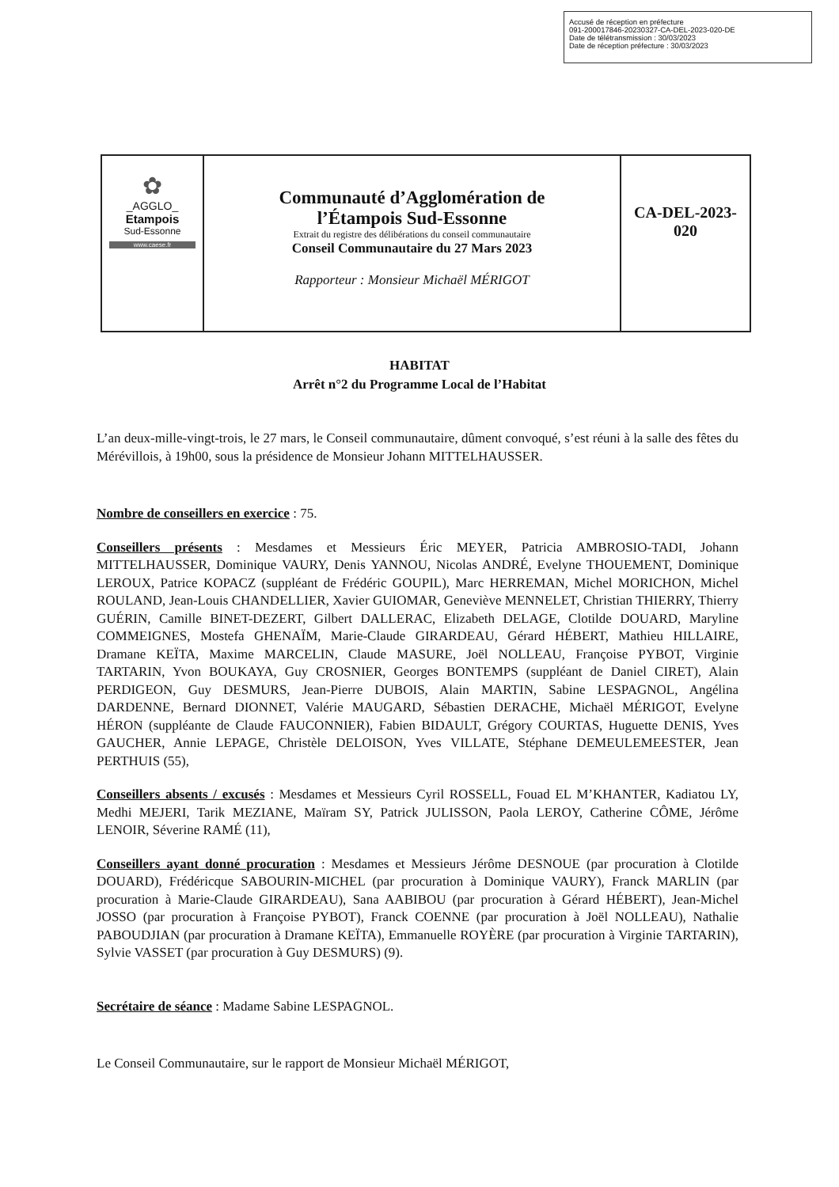Accusé de réception en préfecture
091-200017846-20230327-CA-DEL-2023-020-DE
Date de télétransmission : 30/03/2023
Date de réception préfecture : 30/03/2023
| ✿ _AGGLO_ Etampois Sud-Essonne www.caese.fr | Communauté d’Agglomération de l’Étampois Sud-Essonne Extrait du registre des délibérations du conseil communautaire Conseil Communautaire du 27 Mars 2023 Rapporteur : Monsieur Michaël MÉRIGOT | CA-DEL-2023- 020 |
HABITAT
Arrêt n°2 du Programme Local de l’Habitat
L’an deux-mille-vingt-trois, le 27 mars, le Conseil communautaire, dûment convoqué, s’est réuni à la salle des fêtes du Mérévillois, à 19h00, sous la présidence de Monsieur Johann MITTELHAUSSER.
Nombre de conseillers en exercice : 75.
Conseillers présents : Mesdames et Messieurs Éric MEYER, Patricia AMBROSIO-TADI, Johann MITTELHAUSSER, Dominique VAURY, Denis YANNOU, Nicolas ANDRÉ, Evelyne THOUEMENT, Dominique LEROUX, Patrice KOPACZ (suppléant de Frédéric GOUPIL), Marc HERREMAN, Michel MORICHON, Michel ROULAND, Jean-Louis CHANDELLIER, Xavier GUIOMAR, Geneviève MENNELET, Christian THIERRY, Thierry GUÉRIN, Camille BINET-DEZERT, Gilbert DALLERAC, Elizabeth DELAGE, Clotilde DOUARD, Maryline COMMEIGNES, Mostefa GHENAÏM, Marie-Claude GIRARDEAU, Gérard HÉBERT, Mathieu HILLAIRE, Dramane KEÏTA, Maxime MARCELIN, Claude MASURE, Joël NOLLEAU, Françoise PYBOT, Virginie TARTARIN, Yvon BOUKAYA, Guy CROSNIER, Georges BONTEMPS (suppléant de Daniel CIRET), Alain PERDIGEON, Guy DESMURS, Jean-Pierre DUBOIS, Alain MARTIN, Sabine LESPAGNOL, Angélina DARDENNE, Bernard DIONNET, Valérie MAUGARD, Sébastien DERACHE, Michaël MÉRIGOT, Evelyne HÉRON (suppléante de Claude FAUCONNIER), Fabien BIDAULT, Grégory COURTAS, Huguette DENIS, Yves GAUCHER, Annie LEPAGE, Christèle DELOISON, Yves VILLATE, Stéphane DEMEULEMEESTER, Jean PERTHUIS (55),
Conseillers absents / excusés : Mesdames et Messieurs Cyril ROSSELL, Fouad EL M’KHANTER, Kadiatou LY, Medhi MEJERI, Tarik MEZIANE, Maïram SY, Patrick JULISSON, Paola LEROY, Catherine CÔME, Jérôme LENOIR, Séverine RAMÉ (11),
Conseillers ayant donné procuration : Mesdames et Messieurs Jérôme DESNOUE (par procuration à Clotilde DOUARD), Frédéricque SABOURIN-MICHEL (par procuration à Dominique VAURY), Franck MARLIN (par procuration à Marie-Claude GIRARDEAU), Sana AABIBOU (par procuration à Gérard HÉBERT), Jean-Michel JOSSO (par procuration à Françoise PYBOT), Franck COENNE (par procuration à Joël NOLLEAU), Nathalie PABOUDJIAN (par procuration à Dramane KEÏTA), Emmanuelle ROYÈRE (par procuration à Virginie TARTARIN), Sylvie VASSET (par procuration à Guy DESMURS) (9).
Secrétaire de séance : Madame Sabine LESPAGNOL.
Le Conseil Communautaire, sur le rapport de Monsieur Michaël MÉRIGOT,